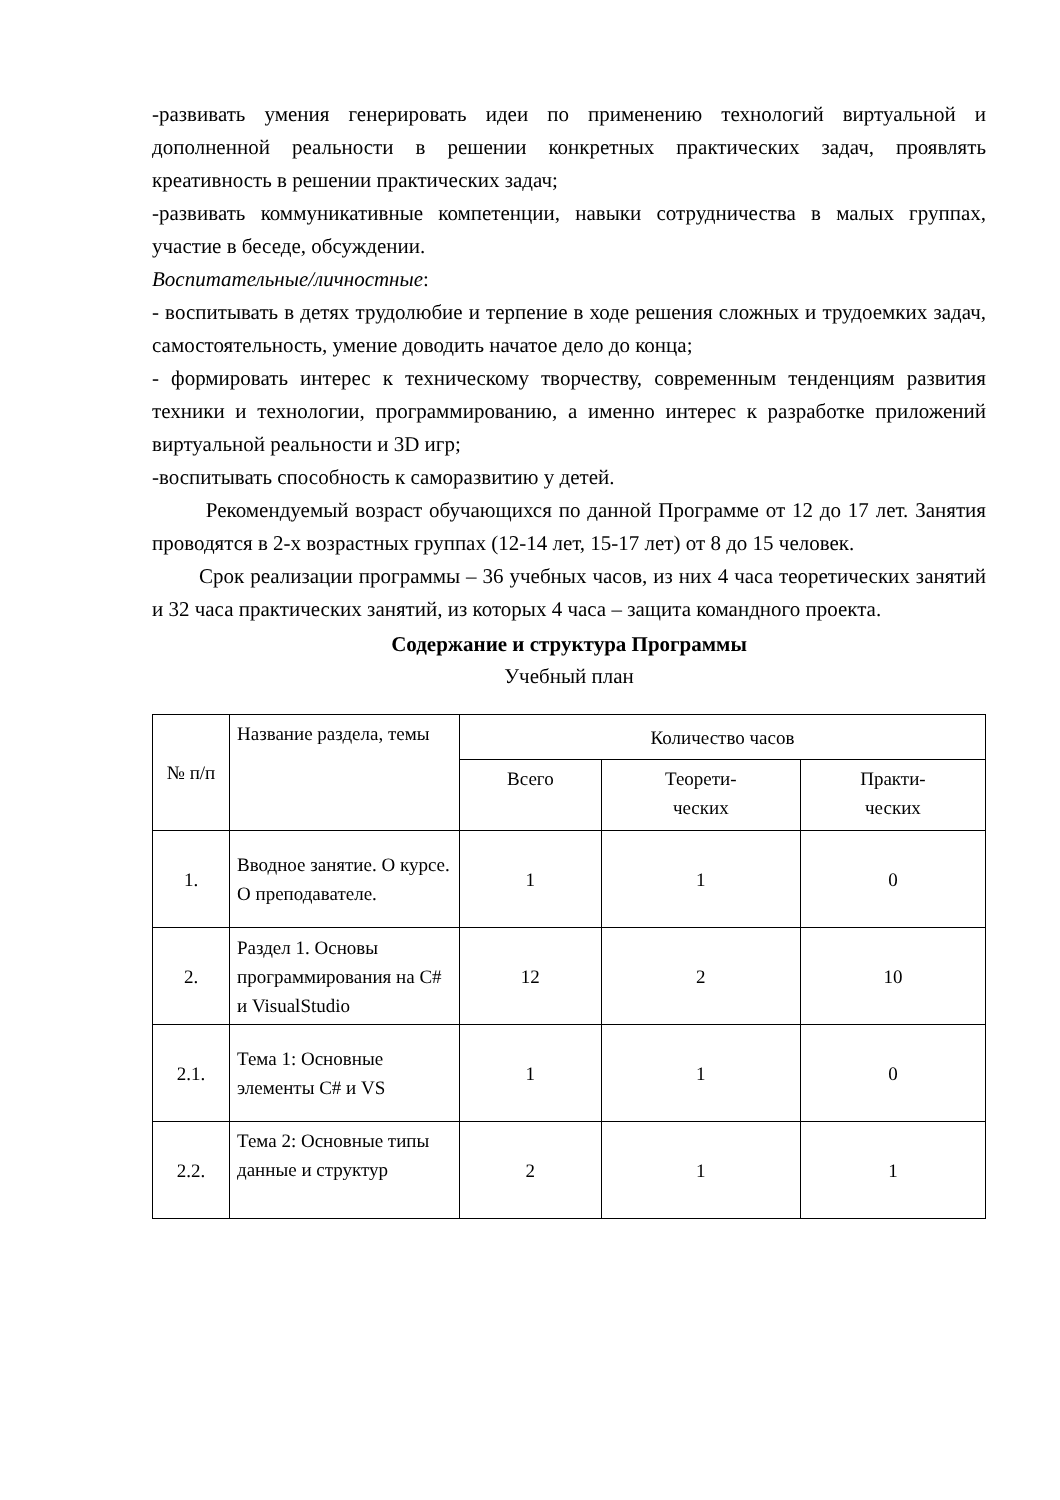-развивать умения генерировать идеи по применению технологий виртуальной и дополненной реальности в решении конкретных практических задач, проявлять креативность в решении практических задач;
-развивать коммуникативные компетенции, навыки сотрудничества в малых группах, участие в беседе, обсуждении.
Воспитательные/личностные:
- воспитывать в детях трудолюбие и терпение в ходе решения сложных и трудоемких задач, самостоятельность, умение доводить начатое дело до конца;
- формировать интерес к техническому творчеству, современным тенденциям развития техники и технологии, программированию, а именно интерес к разработке приложений виртуальной реальности и 3D игр;
-воспитывать способность к саморазвитию у детей.
Рекомендуемый возраст обучающихся по данной Программе от 12 до 17 лет. Занятия проводятся в 2-х возрастных группах (12-14 лет, 15-17 лет) от 8 до 15 человек.
Срок реализации программы – 36 учебных часов, из них 4 часа теоретических занятий и 32 часа практических занятий, из которых 4 часа – защита командного проекта.
Содержание и структура Программы
Учебный план
| № п/п | Название раздела, темы | Количество часов | | |
| --- | --- | --- | --- | --- |
| | | Всего | Теорети- ческих | Практи- ческих |
| 1. | Вводное занятие. О курсе. О преподавателе. | 1 | 1 | 0 |
| 2. | Раздел 1. Основы программирования на С# и VisualStudio | 12 | 2 | 10 |
| 2.1. | Тема 1: Основные элементы С# и VS | 1 | 1 | 0 |
| 2.2. | Тема 2: Основные типы данные и структур | 2 | 1 | 1 |